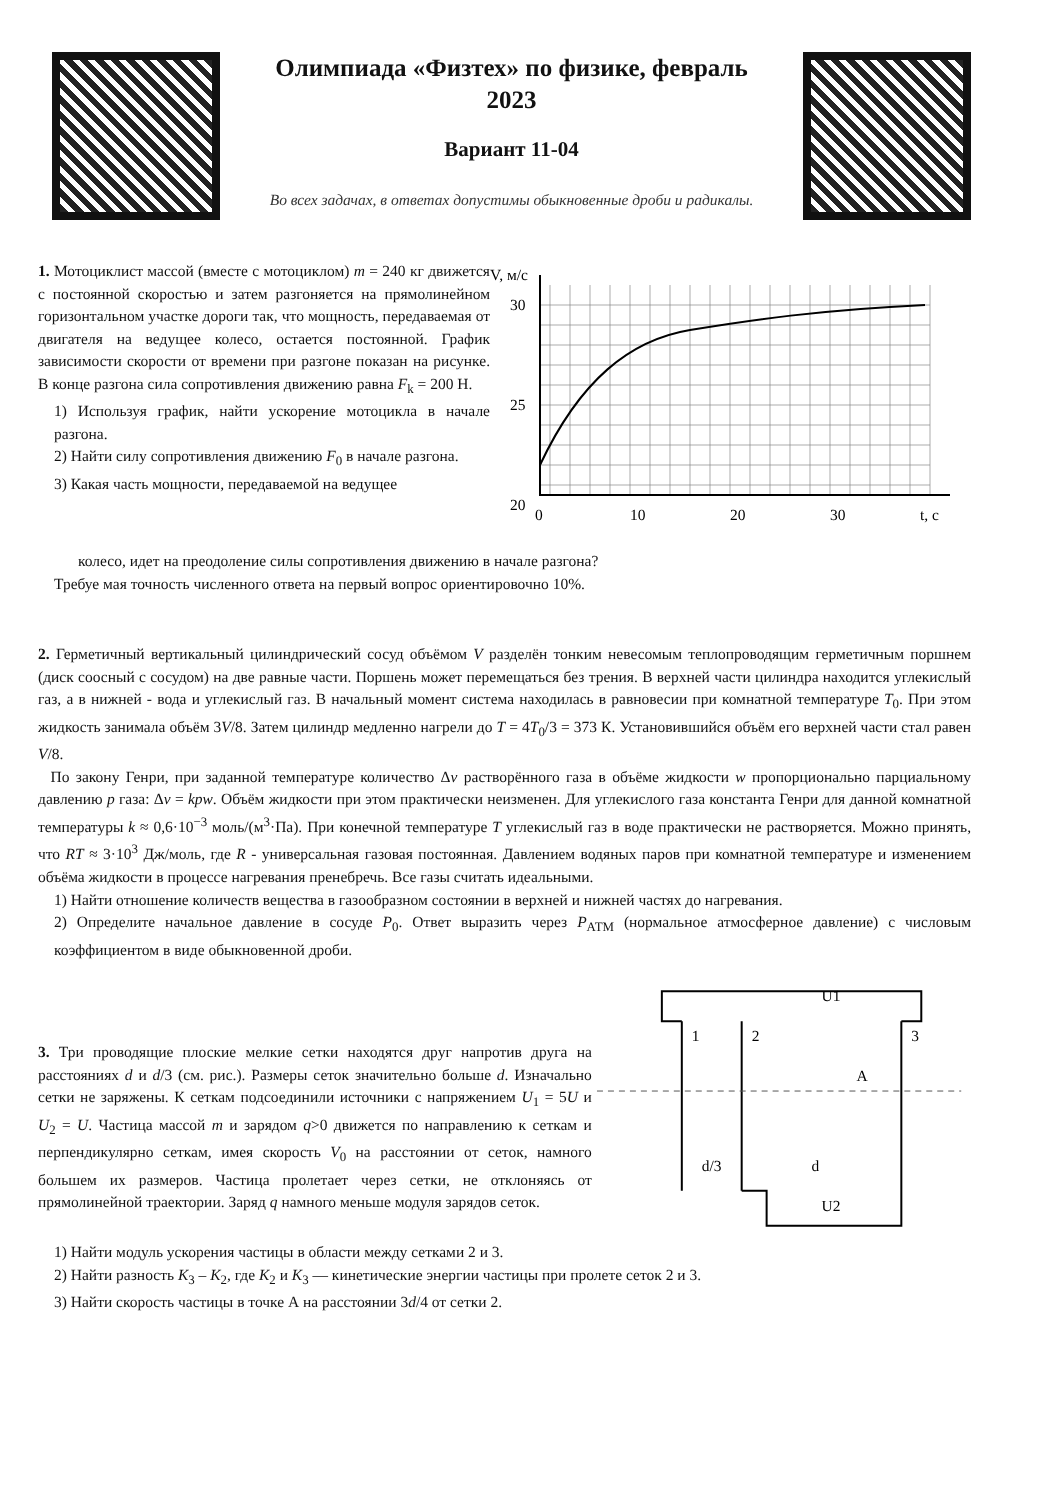Олимпиада «Физтех» по физике, февраль 2023
Вариант 11-04
Во всех задачах, в ответах допустимы обыкновенные дроби и радикалы.
1. Мотоциклист массой (вместе с мотоциклом) m = 240 кг движется с постоянной скоростью и затем разгоняется на прямолинейном горизонтальном участке дороги так, что мощность, передаваемая от двигателя на ведущее колесо, остается постоянной. График зависимости скорости от времени при разгоне показан на рисунке. В конце разгона сила сопротивления движению равна F<sub>k</sub> = 200 Н.
1) Используя график, найти ускорение мотоцикла в начале разгона.
2) Найти силу сопротивления движению F<sub>0</sub> в начале разгона.
3) Какая часть мощности, передаваемой на ведущее
V, м/с
30
25
20
0
10
20
30
t, c
колесо, идет на преодоление силы сопротивления движению в начале разгона?
Требуе мая точность численного ответа на первый вопрос ориентировочно 10%.
2. Герметичный вертикальный цилиндрический сосуд объёмом V разделён тонким невесомым теплопроводящим герметичным поршнем (диск соосный с сосудом) на две равные части. Поршень может перемещаться без трения. В верхней части цилиндра находится углекислый газ, а в нижней - вода и углекислый газ. В начальный момент система находилась в равновесии при комнатной температуре T<sub>0</sub>. При этом жидкость занимала объём 3V/8. Затем цилиндр медленно нагрели до T = 4T<sub>0</sub>/3 = 373 К. Установившийся объём его верхней части стал равен V/8.
По закону Генри, при заданной температуре количество Δν растворённого газа в объёме жидкости w пропорционально парциальному давлению p газа: Δν = kpw. Объём жидкости при этом практически неизменен. Для углекислого газа константа Генри для данной комнатной температуры k ≈ 0,6·10<sup>−3</sup> моль/(м<sup>3</sup>·Па). При конечной температуре T углекислый газ в воде практически не растворяется. Можно принять, что RT ≈ 3·10<sup>3</sup> Дж/моль, где R - универсальная газовая постоянная. Давлением водяных паров при комнатной температуре и изменением объёма жидкости в процессе нагревания пренебречь. Все газы считать идеальными.
1) Найти отношение количеств вещества в газообразном состоянии в верхней и нижней частях до нагревания.
2) Определите начальное давление в сосуде P<sub>0</sub>. Ответ выразить через P<sub>АТМ</sub> (нормальное атмосферное давление) с числовым коэффициентом в виде обыкновенной дроби.
3. Три проводящие плоские мелкие сетки находятся друг напротив друга на расстояниях d и d/3 (см. рис.). Размеры сеток значительно больше d. Изначально сетки не заряжены. К сеткам подсоединили источники с напряжением U<sub>1</sub> = 5U и U<sub>2</sub> = U. Частица массой m и зарядом q>0 движется по направлению к сеткам и перпендикулярно сеткам, имея скорость V<sub>0</sub> на расстоянии от сеток, намного большем их размеров. Частица пролетает через сетки, не отклоняясь от прямолинейной траектории. Заряд q намного меньше модуля зарядов сеток.
U1
U2
1
2
3
A
d/3
d
1) Найти модуль ускорения частицы в области между сетками 2 и 3.
2) Найти разность K<sub>3</sub> – K<sub>2</sub>, где K<sub>2</sub> и K<sub>3</sub> — кинетические энергии частицы при пролете сеток 2 и 3.
3) Найти скорость частицы в точке А на расстоянии 3d/4 от сетки 2.